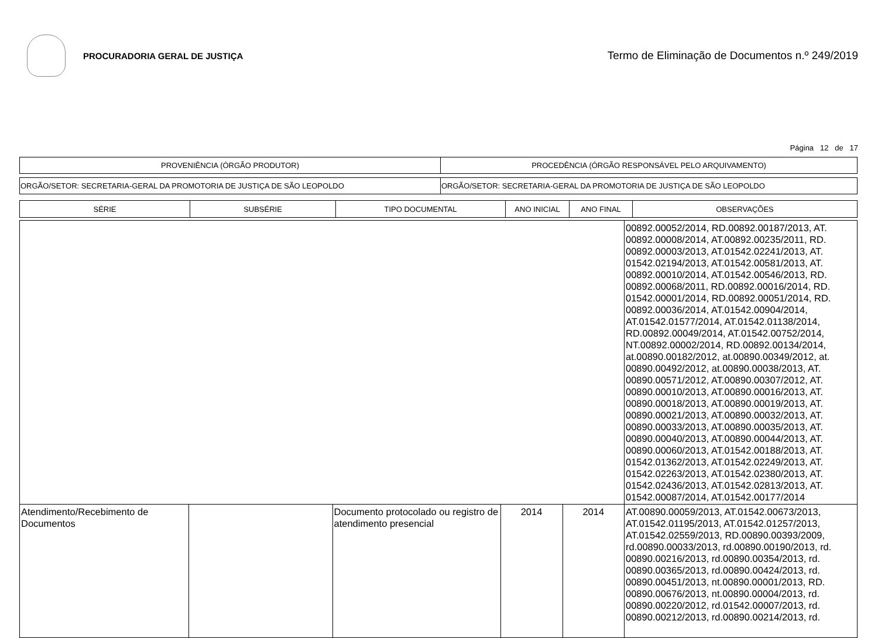PROCURADORIA GERAL DE JUSTIÇA
Termo de Eliminação de Documentos n.º 249/2019
Página 12 de 17
| PROVENIÊNCIA (ÓRGÃO PRODUTOR) | PROCEDÊNCIA (ÓRGÃO RESPONSÁVEL PELO ARQUIVAMENTO) |
| ORGÃO/SETOR: SECRETARIA-GERAL DA PROMOTORIA DE JUSTIÇA DE SÃO LEOPOLDO | ORGÃO/SETOR: SECRETARIA-GERAL DA PROMOTORIA DE JUSTIÇA DE SÃO LEOPOLDO |
| SÉRIE | SUBSÉRIE | TIPO DOCUMENTAL | ANO INICIAL | ANO FINAL | OBSERVAÇÕES |
| --- | --- | --- | --- | --- | --- |
| | | | | | 00892.00052/2014, RD.00892.00187/2013, AT. 00892.00008/2014, AT.00892.00235/2011, RD. 00892.00003/2013, AT.01542.02241/2013, AT. 01542.02194/2013, AT.01542.00581/2013, AT. 00892.00010/2014, AT.01542.00546/2013, RD. 00892.00068/2011, RD.00892.00016/2014, RD. 01542.00001/2014, RD.00892.00051/2014, RD. 00892.00036/2014, AT.01542.00904/2014, AT.01542.01577/2014, AT.01542.01138/2014, RD.00892.00049/2014, AT.01542.00752/2014, NT.00892.00002/2014, RD.00892.00134/2014, at.00890.00182/2012, at.00890.00349/2012, at. 00890.00492/2012, at.00890.00038/2013, AT. 00890.00571/2012, AT.00890.00307/2012, AT. 00890.00010/2013, AT.00890.00016/2013, AT. 00890.00018/2013, AT.00890.00019/2013, AT. 00890.00021/2013, AT.00890.00032/2013, AT. 00890.00033/2013, AT.00890.00035/2013, AT. 00890.00040/2013, AT.00890.00044/2013, AT. 00890.00060/2013, AT.01542.00188/2013, AT. 01542.01362/2013, AT.01542.02249/2013, AT. 01542.02263/2013, AT.01542.02380/2013, AT. 01542.02436/2013, AT.01542.02813/2013, AT. 01542.00087/2014, AT.01542.00177/2014 |
| Atendimento/Recebimento de Documentos | | Documento protocolado ou registro de atendimento presencial | 2014 | 2014 | AT.00890.00059/2013, AT.01542.00673/2013, AT.01542.01195/2013, AT.01542.01257/2013, AT.01542.02559/2013, RD.00890.00393/2009, rd.00890.00033/2013, rd.00890.00190/2013, rd. 00890.00216/2013, rd.00890.00354/2013, rd. 00890.00365/2013, rd.00890.00424/2013, rd. 00890.00451/2013, nt.00890.00001/2013, RD. 00890.00676/2013, nt.00890.00004/2013, rd. 00890.00220/2012, rd.01542.00007/2013, rd. 00890.00212/2013, rd.00890.00214/2013, rd. |